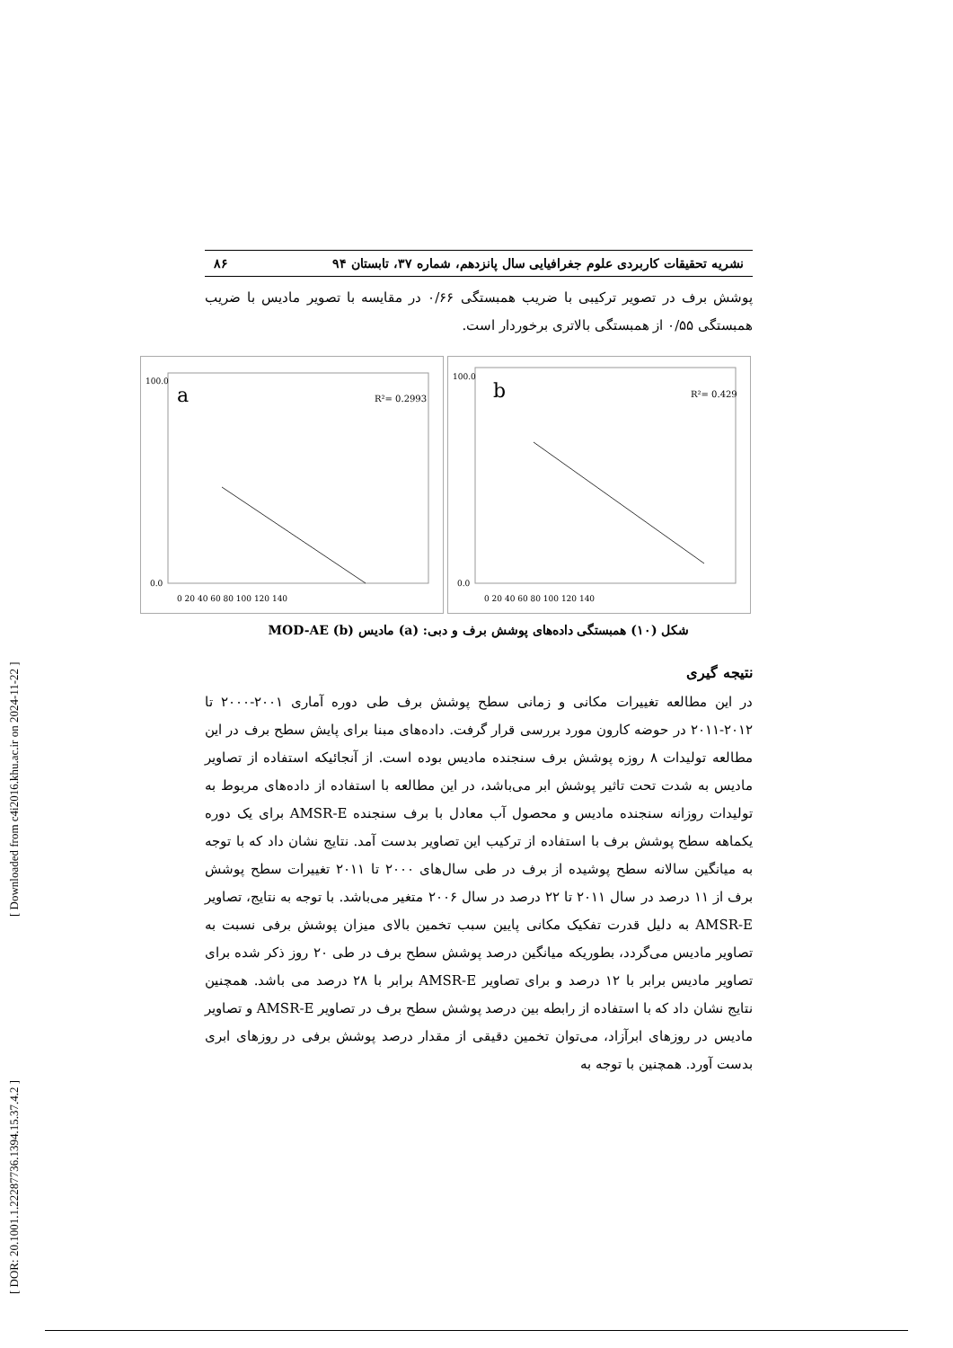[ Downloaded from c4i2016.khu.ac.ir on 2024-11-22 ]
[ DOR: 20.1001.1.22287736.1394.15.37.4.2 ]
نشریه تحقیقات کاربردی علوم جغرافیایی سال پانزدهم، شماره ۳۷، تابستان ۹۴ ۸۶
پوشش برف در تصویر ترکیبی با ضریب همبستگی ۰/۶۶ در مقایسه با تصویر مادیس با ضریب همبستگی ۰/۵۵ از همبستگی بالاتری برخوردار است.
a
R²= 0.2993
100.0
0.0
0 20 40 60 80 100 120 140
b
R²= 0.429
100.0
0.0
0 20 40 60 80 100 120 140
شکل (۱۰) همبستگی داده‌های پوشش برف و دبی: (a) مادیس (b) MOD-AE
نتیجه گیری
در این مطالعه تغییرات مکانی و زمانی سطح پوشش برف طی دوره آماری ۲۰۰۱-۲۰۰۰ تا ۲۰۱۲-۲۰۱۱ در حوضه کارون مورد بررسی قرار گرفت. داده‌های مبنا برای پایش سطح برف در این مطالعه تولیدات ۸ روزه پوشش برف سنجنده مادیس بوده است. از آنجائیکه استفاده از تصاویر مادیس به شدت تحت تاثیر پوشش ابر می‌باشد، در این مطالعه با استفاده از داده‌های مربوط به تولیدات روزانه سنجنده مادیس و محصول آب معادل با برف سنجنده AMSR-E برای یک دوره یکماهه سطح پوشش برف با استفاده از ترکیب این تصاویر بدست آمد. نتایج نشان داد که با توجه به میانگین سالانه سطح پوشیده از برف در طی سال‌های ۲۰۰۰ تا ۲۰۱۱ تغییرات سطح پوشش برف از ۱۱ درصد در سال ۲۰۱۱ تا ۲۲ درصد در سال ۲۰۰۶ متغیر می‌باشد. با توجه به نتایج، تصاویر AMSR-E به دلیل قدرت تفکیک مکانی پایین سبب تخمین بالای میزان پوشش برفی نسبت به تصاویر مادیس می‌گردد، بطوریکه میانگین درصد پوشش سطح برف در طی ۲۰ روز ذکر شده برای تصاویر مادیس برابر با ۱۲ درصد و برای تصاویر AMSR-E برابر با ۲۸ درصد می باشد. همچنین نتایج نشان داد که با استفاده از رابطه بین درصد پوشش سطح برف در تصاویر AMSR-E و تصاویر مادیس در روزهای ابرآزاد، می‌توان تخمین دقیقی از مقدار درصد پوشش برفی در روزهای ابری بدست آورد. همچنین با توجه به